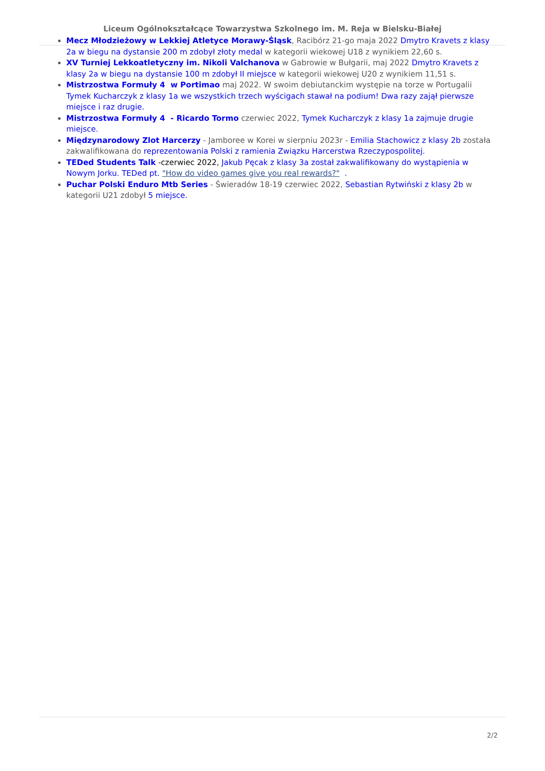Liceum Ogólnokształcące Towarzystwa Szkolnego im. M. Reja w Bielsku-Białej
Mecz Młodzieżowy w Lekkiej Atletyce Morawy-Śląsk, Racibórz 21-go maja 2022 Dmytro Kravets z klasy 2a w biegu na dystansie 200 m zdobył złoty medal w kategorii wiekowej U18 z wynikiem 22,60 s.
XV Turniej Lekkoatletyczny im. Nikoli Valchanova w Gabrowie w Bułgarii, maj 2022 Dmytro Kravets z klasy 2a w biegu na dystansie 100 m zdobył II miejsce w kategorii wiekowej U20 z wynikiem 11,51 s.
Mistrzostwa Formuły 4 w Portimao maj 2022. W swoim debiutanckim występie na torze w Portugalii Tymek Kucharczyk z klasy 1a we wszystkich trzech wyścigach stawał na podium! Dwa razy zajął pierwsze miejsce i raz drugie.
Mistrzostwa Formuły 4 - Ricardo Tormo czerwiec 2022, Tymek Kucharczyk z klasy 1a zajmuje drugie miejsce.
Międzynarodowy Zlot Harcerzy - Jamboree w Korei w sierpniu 2023r - Emilia Stachowicz z klasy 2b została zakwalifikowana do reprezentowania Polski z ramienia Związku Harcerstwa Rzeczypospolitej.
TEDed Students Talk -czerwiec 2022, Jakub Pęcak z klasy 3a został zakwalifikowany do wystąpienia w Nowym Jorku. TEDed pt. "How do video games give you real rewards?" .
Puchar Polski Enduro Mtb Series - Świeradów 18-19 czerwiec 2022, Sebastian Rytwiński z klasy 2b w kategorii U21 zdobył 5 miejsce.
2/2